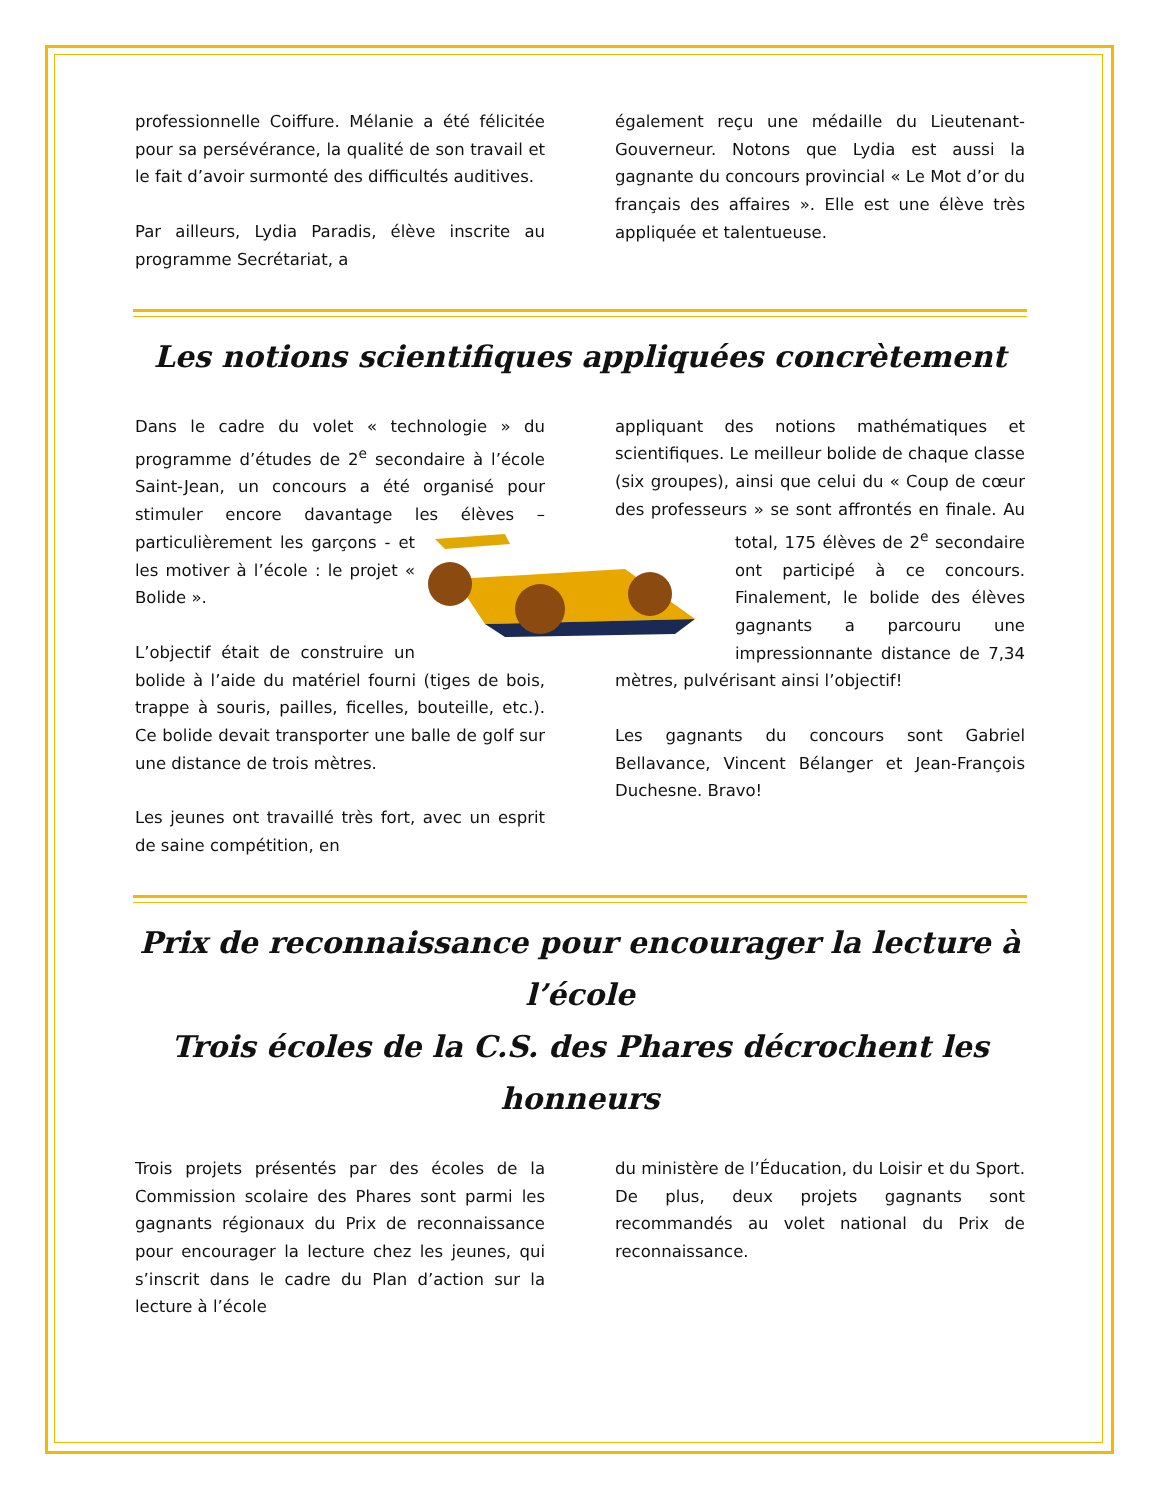professionnelle Coiffure. Mélanie a été félicitée pour sa persévérance, la qualité de son travail et le fait d’avoir surmonté des difficultés auditives.
Par ailleurs, Lydia Paradis, élève inscrite au programme Secrétariat, a
également reçu une médaille du Lieutenant-Gouverneur. Notons que Lydia est aussi la gagnante du concours provincial « Le Mot d’or du français des affaires ». Elle est une élève très appliquée et talentueuse.
Les notions scientifiques appliquées concrètement
Dans le cadre du volet « technologie » du programme d’études de 2<sup>e</sup> secondaire à l’école Saint-Jean, un concours a été organisé pour stimuler encore davantage les élèves – particulièrement les garçons - et les motiver à l’école : le projet « Bolide ».
L’objectif était de construire un bolide à l’aide du matériel fourni (tiges de bois, trappe à souris, pailles, ficelles, bouteille, etc.). Ce bolide devait transporter une balle de golf sur une distance de trois mètres.
Les jeunes ont travaillé très fort, avec un esprit de saine compétition, en
appliquant des notions mathématiques et scientifiques. Le meilleur bolide de chaque classe (six groupes), ainsi que celui du « Coup de cœur des professeurs » se sont affrontés en finale. Au total, 175 élèves de 2<sup>e</sup> secondaire ont participé à ce concours. Finalement, le bolide des élèves gagnants a parcouru une impressionnante distance de 7,34 mètres, pulvérisant ainsi l’objectif!
Les gagnants du concours sont Gabriel Bellavance, Vincent Bélanger et Jean-François Duchesne. Bravo!
Prix de reconnaissance pour encourager la lecture à l’école
Trois écoles de la C.S. des Phares décrochent les honneurs
Trois projets présentés par des écoles de la Commission scolaire des Phares sont parmi les gagnants régionaux du Prix de reconnaissance pour encourager la lecture chez les jeunes, qui s’inscrit dans le cadre du Plan d’action sur la lecture à l’école
du ministère de l’Éducation, du Loisir et du Sport. De plus, deux projets gagnants sont recommandés au volet national du Prix de reconnaissance.